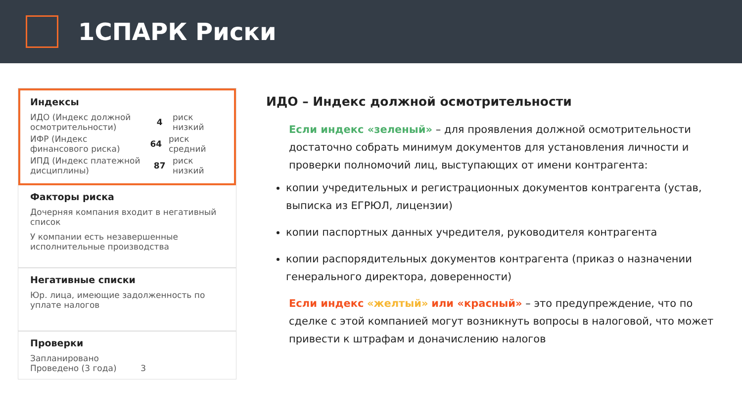1СПАРК Риски
Индексы
ИДО (Индекс должной осмотрительности)
4 риск низкий
ИФР (Индекс финансового риска)
64 риск средний
ИПД (Индекс платежной дисциплины)
87 риск низкий
Факторы риска
Дочерняя компания входит в негативный список
У компании есть незавершенные исполнительные производства
Негативные списки
Юр. лица, имеющие задолженность по уплате налогов
Проверки
Запланировано
Проведено (3 года) 3
ИДО – Индекс должной осмотрительности
Если индекс «зеленый» – для проявления должной осмотрительности достаточно собрать минимум документов для установления личности и проверки полномочий лиц, выступающих от имени контрагента:
копии учредительных и регистрационных документов контрагента (устав, выписка из ЕГРЮЛ, лицензии)
копии паспортных данных учредителя, руководителя контрагента
копии распорядительных документов контрагента (приказ о назначении генерального директора, доверенности)
Если индекс «желтый» или «красный» – это предупреждение, что по сделке с этой компанией могут возникнуть вопросы в налоговой, что может привести к штрафам и доначислению налогов